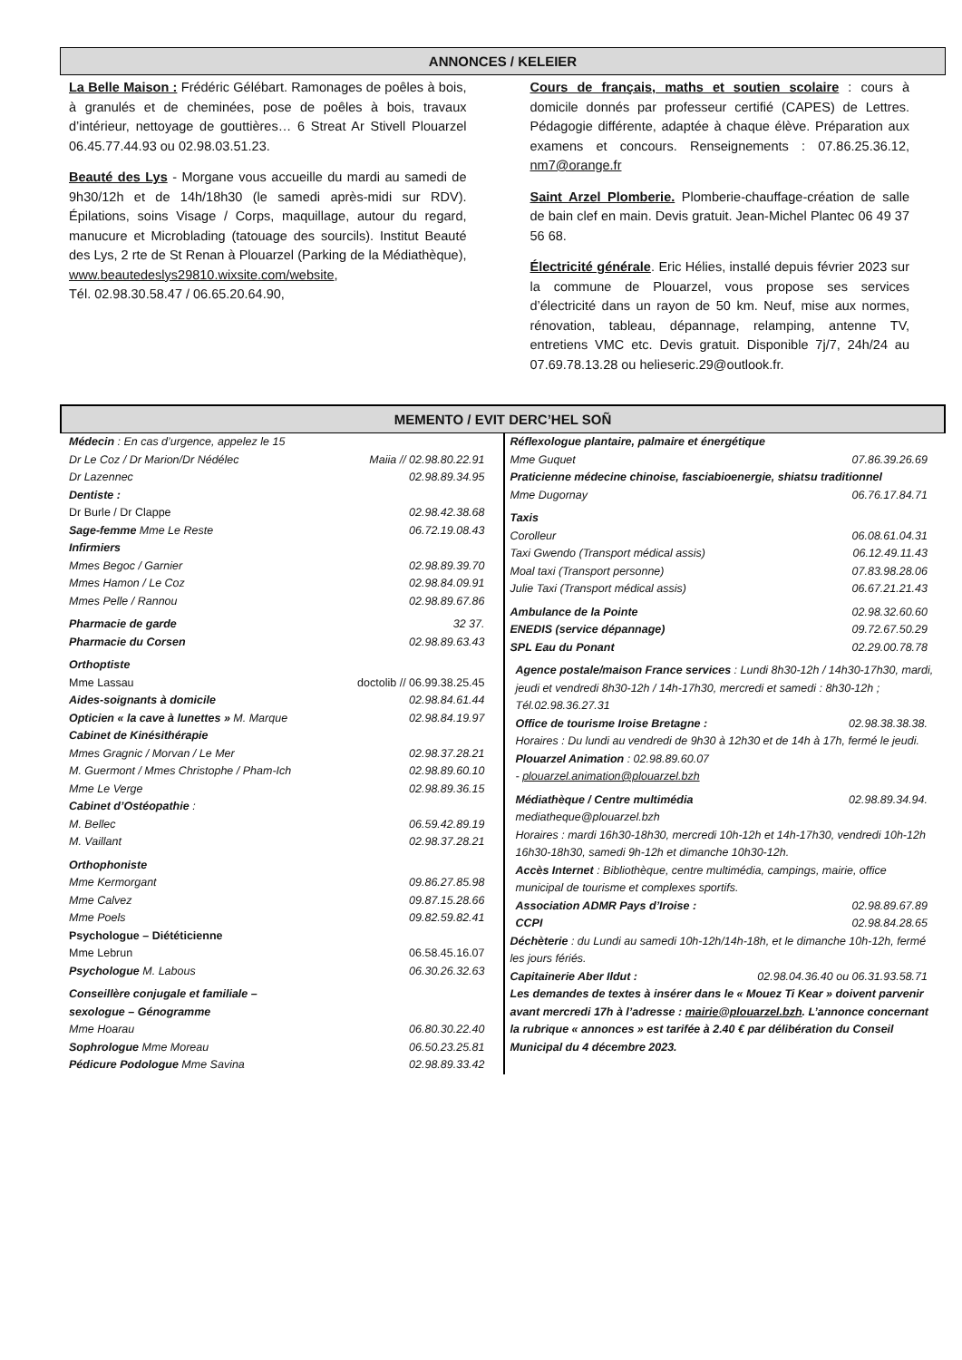ANNONCES / KELEIER
La Belle Maison : Frédéric Gélébart. Ramonages de poêles à bois, à granulés et de cheminées, pose de poêles à bois, travaux d’intérieur, nettoyage de gouttières… 6 Streat Ar Stivell Plouarzel 06.45.77.44.93 ou 02.98.03.51.23.
Beauté des Lys - Morgane vous accueille du mardi au samedi de 9h30/12h et de 14h/18h30 (le samedi après-midi sur RDV). Épilations, soins Visage / Corps, maquillage, autour du regard, manucure et Microblading (tatouage des sourcils). Institut Beauté des Lys, 2 rte de St Renan à Plouarzel (Parking de la Médiathèque), www.beautedeslys29810.wixsite.com/website,
Tél. 02.98.30.58.47 / 06.65.20.64.90,
Cours de français, maths et soutien scolaire : cours à domicile donnés par professeur certifié (CAPES) de Lettres. Pédagogie différente, adaptée à chaque élève. Préparation aux examens et concours. Renseignements : 07.86.25.36.12, nm7@orange.fr
Saint Arzel Plomberie. Plomberie-chauffage-création de salle de bain clef en main. Devis gratuit. Jean-Michel Plantec 06 49 37 56 68.
Électricité générale. Eric Hélies, installé depuis février 2023 sur la commune de Plouarzel, vous propose ses services d’électricité dans un rayon de 50 km. Neuf, mise aux normes, rénovation, tableau, dépannage, relamping, antenne TV, entretiens VMC etc. Devis gratuit. Disponible 7j/7, 24h/24 au 07.69.78.13.28 ou helieseric.29@outlook.fr.
MEMENTO / EVIT DERC’HEL SOÑ
Médecin : En cas d’urgence, appelez le 15
Dr Le Coz / Dr Marion/Dr Nédélec Maiia // 02.98.80.22.91
Dr Lazennec 02.98.89.34.95
Dentiste :
Dr Burle / Dr Clappe 02.98.42.38.68
Sage-femme Mme Le Reste 06.72.19.08.43
Infirmiers
Mmes Begoc / Garnier 02.98.89.39.70
Mmes Hamon / Le Coz 02.98.84.09.91
Mmes Pelle / Rannou 02.98.89.67.86
Pharmacie de garde 32 37.
Pharmacie du Corsen 02.98.89.63.43
Orthoptiste
Mme Lassau doctolib // 06.99.38.25.45
Aides-soignants à domicile 02.98.84.61.44
Opticien « la cave à lunettes » M. Marque 02.98.84.19.97
Cabinet de Kinésithérapie
Mmes Gragnic / Morvan / Le Mer 02.98.37.28.21
M. Guermont / Mmes Christophe / Pham-Ich 02.98.89.60.10
Mme Le Verge 02.98.89.36.15
Cabinet d’Ostéopathie :
M. Bellec 06.59.42.89.19
M. Vaillant 02.98.37.28.21
Orthophoniste
Mme Kermorgant 09.86.27.85.98
Mme Calvez 09.87.15.28.66
Mme Poels 09.82.59.82.41
Psychologue – Diététicienne
Mme Lebrun 06.58.45.16.07
Psychologue M. Labous 06.30.26.32.63
Conseillère conjugale et familiale –
sexologue – Génogramme
Mme Hoarau 06.80.30.22.40
Sophrologue Mme Moreau 06.50.23.25.81
Pédicure Podologue Mme Savina 02.98.89.33.42
Réflexologue plantaire, palmaire et énergétique
Mme Guquet 07.86.39.26.69
Praticienne médecine chinoise, fasciabioenergie, shiatsu traditionnel
Mme Dugornay 06.76.17.84.71
Taxis
Corolleur 06.08.61.04.31
Taxi Gwendo (Transport médical assis) 06.12.49.11.43
Moal taxi (Transport personne) 07.83.98.28.06
Julie Taxi (Transport médical assis) 06.67.21.21.43
Ambulance de la Pointe 02.98.32.60.60
ENEDIS (service dépannage) 09.72.67.50.29
SPL Eau du Ponant 02.29.00.78.78
Agence postale/maison France services : Lundi 8h30-12h / 14h30-17h30, mardi, jeudi et vendredi 8h30-12h / 14h-17h30, mercredi et samedi : 8h30-12h ; Tél.02.98.36.27.31
Office de tourisme Iroise Bretagne : 02.98.38.38.38.
Horaires : Du lundi au vendredi de 9h30 à 12h30 et de 14h à 17h, fermé le jeudi.
Plouarzel Animation : 02.98.89.60.07
- plouarzel.animation@plouarzel.bzh
Médiathèque / Centre multimédia 02.98.89.34.94.
mediatheque@plouarzel.bzh
Horaires : mardi 16h30-18h30, mercredi 10h-12h et 14h-17h30, vendredi 10h-12h 16h30-18h30, samedi 9h-12h et dimanche 10h30-12h.
Accès Internet : Bibliothèque, centre multimédia, campings, mairie, office municipal de tourisme et complexes sportifs.
Association ADMR Pays d’Iroise : 02.98.89.67.89
CCPI 02.98.84.28.65
Déchèterie : du Lundi au samedi 10h-12h/14h-18h, et le dimanche 10h-12h, fermé les jours fériés.
Capitainerie Aber Ildut : 02.98.04.36.40 ou 06.31.93.58.71
Les demandes de textes à insérer dans le « Mouez Ti Kear » doivent parvenir avant mercredi 17h à l’adresse : mairie@plouarzel.bzh. L’annonce concernant la rubrique « annonces » est tarifée à 2.40 € par délibération du Conseil Municipal du 4 décembre 2023.